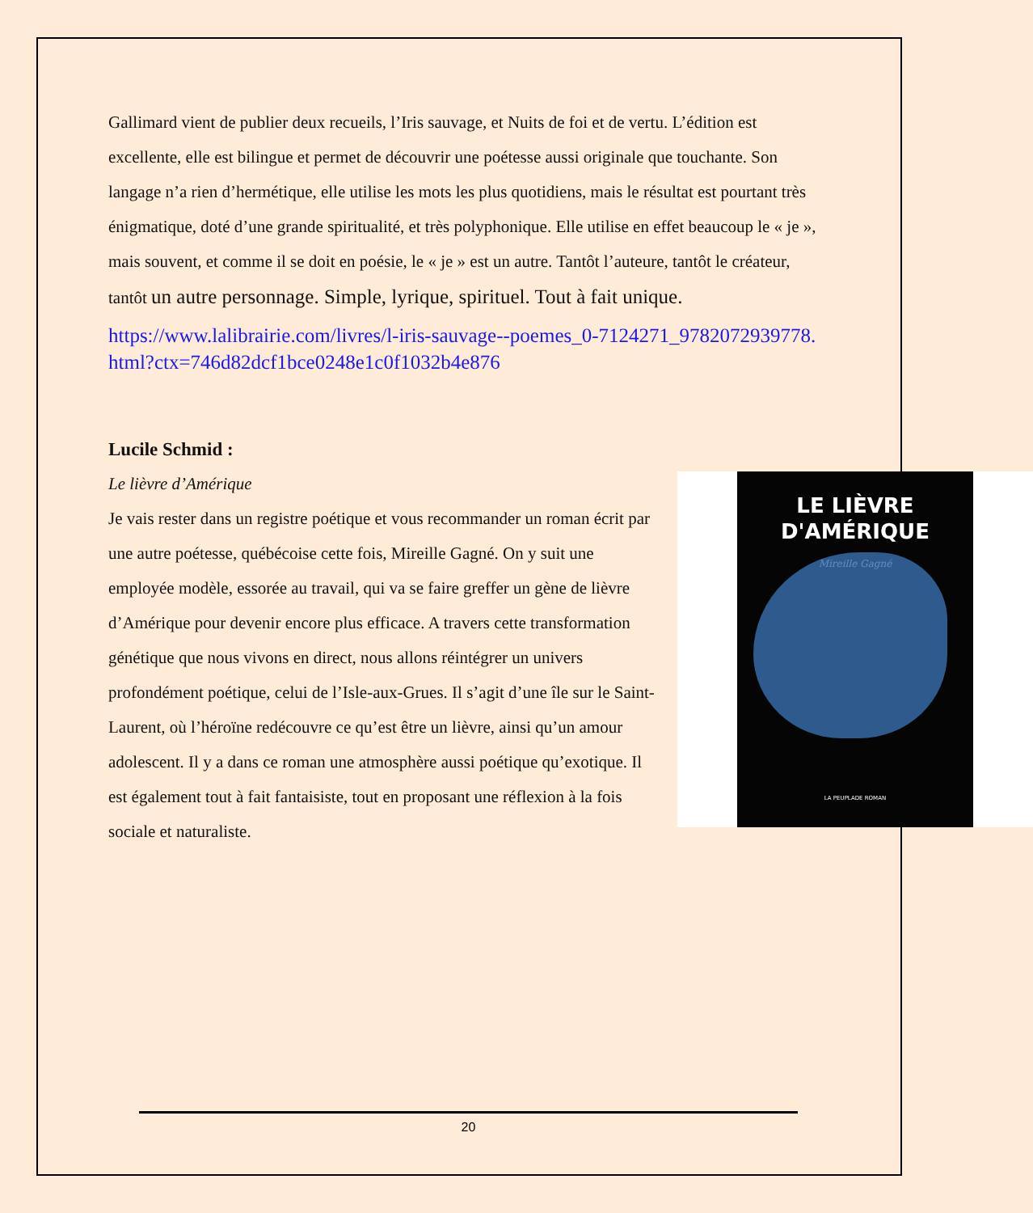Gallimard vient de publier deux recueils, l’Iris sauvage, et Nuits de foi et de vertu. L’édition est excellente, elle est bilingue et permet de découvrir une poétesse aussi originale que touchante. Son langage n’a rien d’hermétique, elle utilise les mots les plus quotidiens, mais le résultat est pourtant très énigmatique, doté d’une grande spiritualité, et très polyphonique. Elle utilise en effet beaucoup le « je », mais souvent, et comme il se doit en poésie, le « je » est un autre. Tantôt l’auteure, tantôt le créateur, tantôt un autre personnage. Simple, lyrique, spirituel. Tout à fait unique.
https://www.lalibrairie.com/livres/l-iris-sauvage--poemes_0-7124271_9782072939778.html?ctx=746d82dcf1bce0248e1c0f1032b4e876
Lucile Schmid :
LE LIÈVRE
D'AMÉRIQUE
Mireille Gagné
LA PEUPLADE ROMAN
Le lièvre d’Amérique
Je vais rester dans un registre poétique et vous recommander un roman écrit par une autre poétesse, québécoise cette fois, Mireille Gagné. On y suit une employée modèle, essorée au travail, qui va se faire greffer un gène de lièvre d’Amérique pour devenir encore plus efficace. A travers cette transformation génétique que nous vivons en direct, nous allons réintégrer un univers profondément poétique, celui de l’Isle-aux-Grues. Il s’agit d’une île sur le Saint-Laurent, où l’héroïne redécouvre ce qu’est être un lièvre, ainsi qu’un amour adolescent. Il y a dans ce roman une atmosphère aussi poétique qu’exotique. Il est également tout à fait fantaisiste, tout en proposant une réflexion à la fois sociale et naturaliste.
20